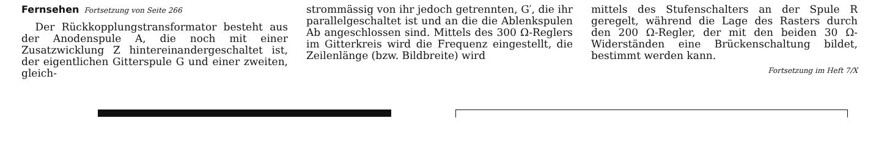Fernsehen Fortsetzung von Seite 266
Der Rückkopplungstransformator besteht aus der Anodenspule A, die noch mit einer Zusatzwicklung Z hintereinandergeschaltet ist, der eigentlichen Gitterspule G und einer zweiten, gleich-
strommässig von ihr jedoch getrennten, G′, die ihr parallelgeschaltet ist und an die die Ablenkspulen Ab angeschlossen sind. Mittels des 300 Ω-Reglers im Gitterkreis wird die Frequenz eingestellt, die Zeilenlänge (bzw. Bildbreite) wird
mittels des Stufenschalters an der Spule R geregelt, während die Lage des Rasters durch den 200 Ω-Regler, der mit den beiden 30 Ω-Widerständen eine Brückenschaltung bildet, bestimmt werden kann.
Fortsetzung im Heft 7/X